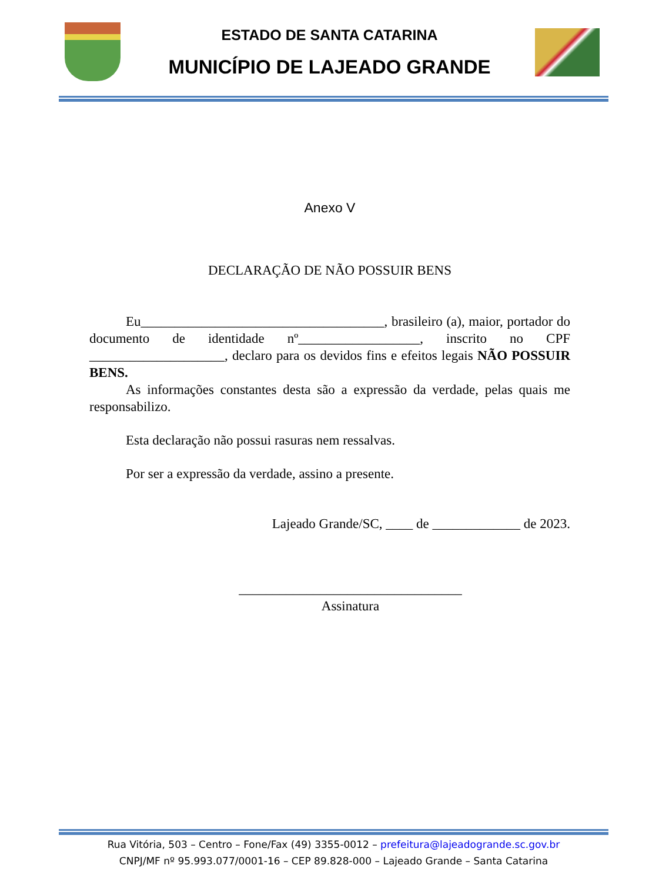ESTADO DE SANTA CATARINA
MUNICÍPIO DE LAJEADO GRANDE
Anexo V
DECLARAÇÃO DE NÃO POSSUIR BENS
Eu____________________________________, brasileiro (a), maior, portador do documento de identidade nº__________________, inscrito no CPF ____________________, declaro para os devidos fins e efeitos legais NÃO POSSUIR BENS.
As informações constantes desta são a expressão da verdade, pelas quais me responsabilizo.
Esta declaração não possui rasuras nem ressalvas.
Por ser a expressão da verdade, assino a presente.
Lajeado Grande/SC, ____ de _____________ de 2023.
_________________________________
Assinatura
Rua Vitória, 503 – Centro – Fone/Fax (49) 3355-0012 – prefeitura@lajeadogrande.sc.gov.br
CNPJ/MF nº 95.993.077/0001-16 – CEP 89.828-000 – Lajeado Grande – Santa Catarina